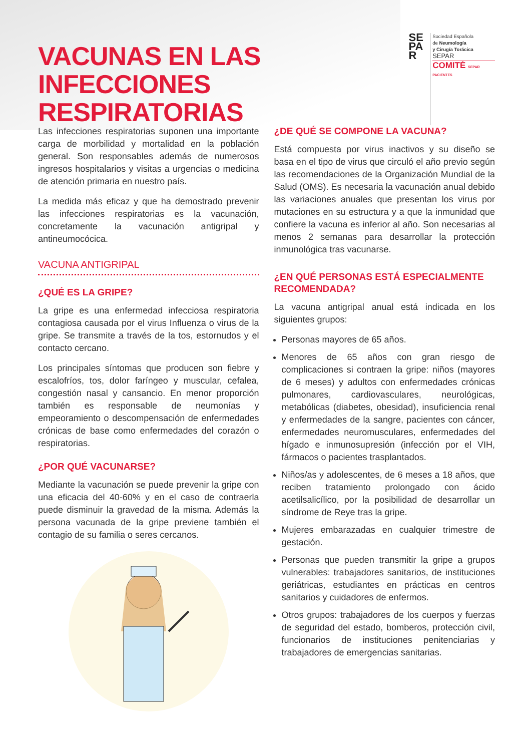VACUNAS EN LAS INFECCIONES
RESPIRATORIAS
SE
PA
R
Sociedad Española
de Neumología
y Cirugía Torácica
SEPAR
COMITÉ SEPAR PACIENTES
Las infecciones respiratorias suponen una importante carga de morbilidad y mortalidad en la población general. Son responsables además de numerosos ingresos hospitalarios y visitas a urgencias o medicina de atención primaria en nuestro país.
La medida más eficaz y que ha demostrado prevenir las infecciones respiratorias es la vacunación, concretamente la vacunación antigripal y antineumocócica.
VACUNA ANTIGRIPAL
¿QUÉ ES LA GRIPE?
La gripe es una enfermedad infecciosa respiratoria contagiosa causada por el virus Influenza o virus de la gripe. Se transmite a través de la tos, estornudos y el contacto cercano.
Los principales síntomas que producen son fiebre y escalofríos, tos, dolor faríngeo y muscular, cefalea, congestión nasal y cansancio. En menor proporción también es responsable de neumonías y empeoramiento o descompensación de enfermedades crónicas de base como enfermedades del corazón o respiratorias.
¿POR QUÉ VACUNARSE?
Mediante la vacunación se puede prevenir la gripe con una eficacia del 40-60% y en el caso de contraerla puede disminuir la gravedad de la misma. Además la persona vacunada de la gripe previene también el contagio de su familia o seres cercanos.
¿DE QUÉ SE COMPONE LA VACUNA?
Está compuesta por virus inactivos y su diseño se basa en el tipo de virus que circuló el año previo según las recomendaciones de la Organización Mundial de la Salud (OMS). Es necesaria la vacunación anual debido las variaciones anuales que presentan los virus por mutaciones en su estructura y a que la inmunidad que confiere la vacuna es inferior al año. Son necesarias al menos 2 semanas para desarrollar la protección inmunológica tras vacunarse.
¿EN QUÉ PERSONAS ESTÁ ESPECIALMENTE RECOMENDADA?
La vacuna antigripal anual está indicada en los siguientes grupos:
Personas mayores de 65 años.
Menores de 65 años con gran riesgo de complicaciones si contraen la gripe: niños (mayores de 6 meses) y adultos con enfermedades crónicas pulmonares, cardiovasculares, neurológicas, metabólicas (diabetes, obesidad), insuficiencia renal y enfermedades de la sangre, pacientes con cáncer, enfermedades neuromusculares, enfermedades del hígado e inmunosupresión (infección por el VIH, fármacos o pacientes trasplantados.
Niños/as y adolescentes, de 6 meses a 18 años, que reciben tratamiento prolongado con ácido acetilsalicílico, por la posibilidad de desarrollar un síndrome de Reye tras la gripe.
Mujeres embarazadas en cualquier trimestre de gestación.
Personas que pueden transmitir la gripe a grupos vulnerables: trabajadores sanitarios, de instituciones geriátricas, estudiantes en prácticas en centros sanitarios y cuidadores de enfermos.
Otros grupos: trabajadores de los cuerpos y fuerzas de seguridad del estado, bomberos, protección civil, funcionarios de instituciones penitenciarias y trabajadores de emergencias sanitarias.